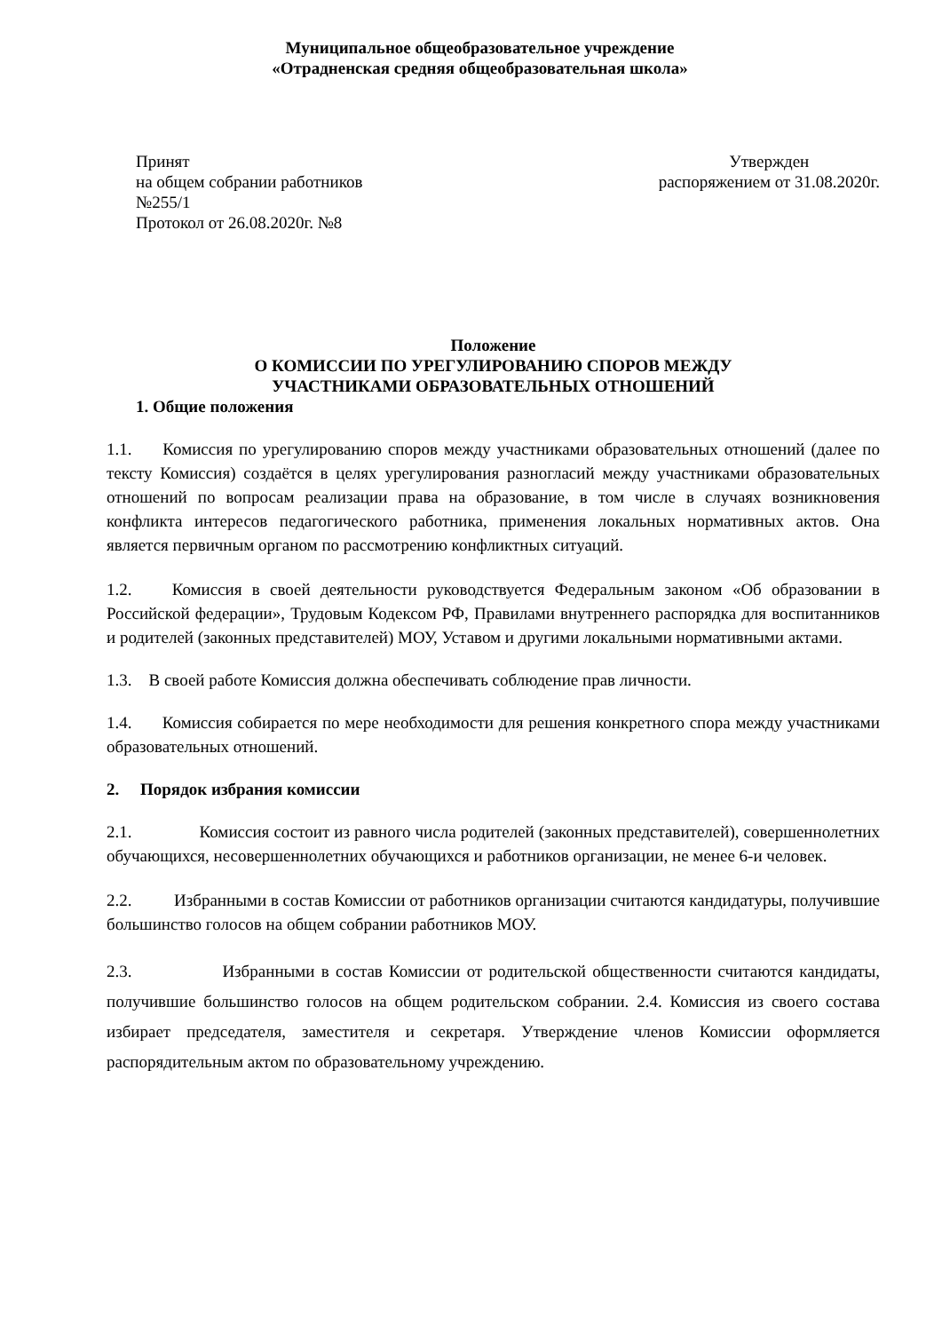Муниципальное общеобразовательное учреждение
«Отрадненская средняя общеобразовательная школа»
Принят
на общем собрании работников
№255/1
Протокол от 26.08.2020г. №8
Утвержден
распоряжением от 31.08.2020г.
Положение
О КОМИССИИ ПО УРЕГУЛИРОВАНИЮ СПОРОВ МЕЖДУ
УЧАСТНИКАМИ ОБРАЗОВАТЕЛЬНЫХ ОТНОШЕНИЙ
1. Общие положения
1.1. Комиссия по урегулированию споров между участниками образовательных отношений (далее по тексту Комиссия) создаётся в целях урегулирования разногласий между участниками образовательных отношений по вопросам реализации права на образование, в том числе в случаях возникновения конфликта интересов педагогического работника, применения локальных нормативных актов. Она является первичным органом по рассмотрению конфликтных ситуаций.
1.2. Комиссия в своей деятельности руководствуется Федеральным законом «Об образовании в Российской федерации», Трудовым Кодексом РФ, Правилами внутреннего распорядка для воспитанников и родителей (законных представителей) МОУ, Уставом и другими локальными нормативными актами.
1.3. В своей работе Комиссия должна обеспечивать соблюдение прав личности.
1.4. Комиссия собирается по мере необходимости для решения конкретного спора между участниками образовательных отношений.
2. Порядок избрания комиссии
2.1. Комиссия состоит из равного числа родителей (законных представителей), совершеннолетних обучающихся, несовершеннолетних обучающихся и работников организации, не менее 6-и человек.
2.2. Избранными в состав Комиссии от работников организации считаются кандидатуры, получившие большинство голосов на общем собрании работников МОУ.
2.3. Избранными в состав Комиссии от родительской общественности считаются кандидаты, получившие большинство голосов на общем родительском собрании. 2.4. Комиссия из своего состава избирает председателя, заместителя и секретаря. Утверждение членов Комиссии оформляется распорядительным актом по образовательному учреждению.